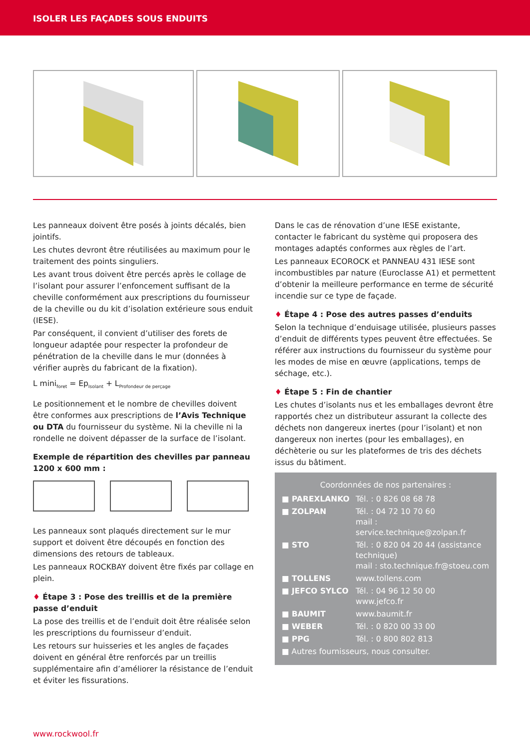ISOLER LES FAÇADES SOUS ENDUITS
Les panneaux doivent être posés à joints décalés, bien jointifs.
Les chutes devront être réutilisées au maximum pour le traitement des points singuliers.
Les avant trous doivent être percés après le collage de l’isolant pour assurer l’enfoncement suffisant de la cheville conformément aux prescriptions du fournisseur de la cheville ou du kit d’isolation extérieure sous enduit (IESE).
Par conséquent, il convient d’utiliser des forets de longueur adaptée pour respecter la profondeur de pénétration de la cheville dans le mur (données à vérifier auprès du fabricant de la fixation).
L mini<sub>foret</sub> = Ep<sub>Isolant</sub> + L<sub>Profondeur de perçage</sub>
Le positionnement et le nombre de chevilles doivent être conformes aux prescriptions de l’Avis Technique ou DTA du fournisseur du système. Ni la cheville ni la rondelle ne doivent dépasser de la surface de l’isolant.
Exemple de répartition des chevilles par panneau 1200 x 600 mm :
Les panneaux sont plaqués directement sur le mur support et doivent être découpés en fonction des dimensions des retours de tableaux.
Les panneaux ROCKBAY doivent être fixés par collage en plein.
♦ Étape 3 : Pose des treillis et de la première passe d’enduit
La pose des treillis et de l’enduit doit être réalisée selon les prescriptions du fournisseur d’enduit.
Les retours sur huisseries et les angles de façades doivent en général être renforcés par un treillis supplémentaire afin d’améliorer la résistance de l’enduit et éviter les fissurations.
Dans le cas de rénovation d’une IESE existante, contacter le fabricant du système qui proposera des montages adaptés conformes aux règles de l’art.
Les panneaux ECOROCK et PANNEAU 431 IESE sont incombustibles par nature (Euroclasse A1) et permettent d’obtenir la meilleure performance en terme de sécurité incendie sur ce type de façade.
♦ Étape 4 : Pose des autres passes d’enduits
Selon la technique d’enduisage utilisée, plusieurs passes d’enduit de différents types peuvent être effectuées. Se référer aux instructions du fournisseur du système pour les modes de mise en œuvre (applications, temps de séchage, etc.).
♦ Étape 5 : Fin de chantier
Les chutes d’isolants nus et les emballages devront être rapportés chez un distributeur assurant la collecte des déchets non dangereux inertes (pour l’isolant) et non dangereux non inertes (pour les emballages), en déchèterie ou sur les plateformes de tris des déchets issus du bâtiment.
Coordonnées de nos partenaires :
| ■ PAREXLANKO | Tél. : 0 826 08 68 78 |
| ■ ZOLPAN | Tél. : 04 72 10 70 60 mail : service.technique@zolpan.fr |
| ■ STO | Tél. : 0 820 04 20 44 (assistance technique) mail : sto.technique.fr@stoeu.com |
| ■ TOLLENS | www.tollens.com |
| ■ JEFCO SYLCO | Tél. : 04 96 12 50 00 www.jefco.fr |
| ■ BAUMIT | www.baumit.fr |
| ■ WEBER | Tél. : 0 820 00 33 00 |
| ■ PPG | Tél. : 0 800 802 813 |
| ■ Autres fournisseurs, nous consulter. | |
www.rockwool.fr